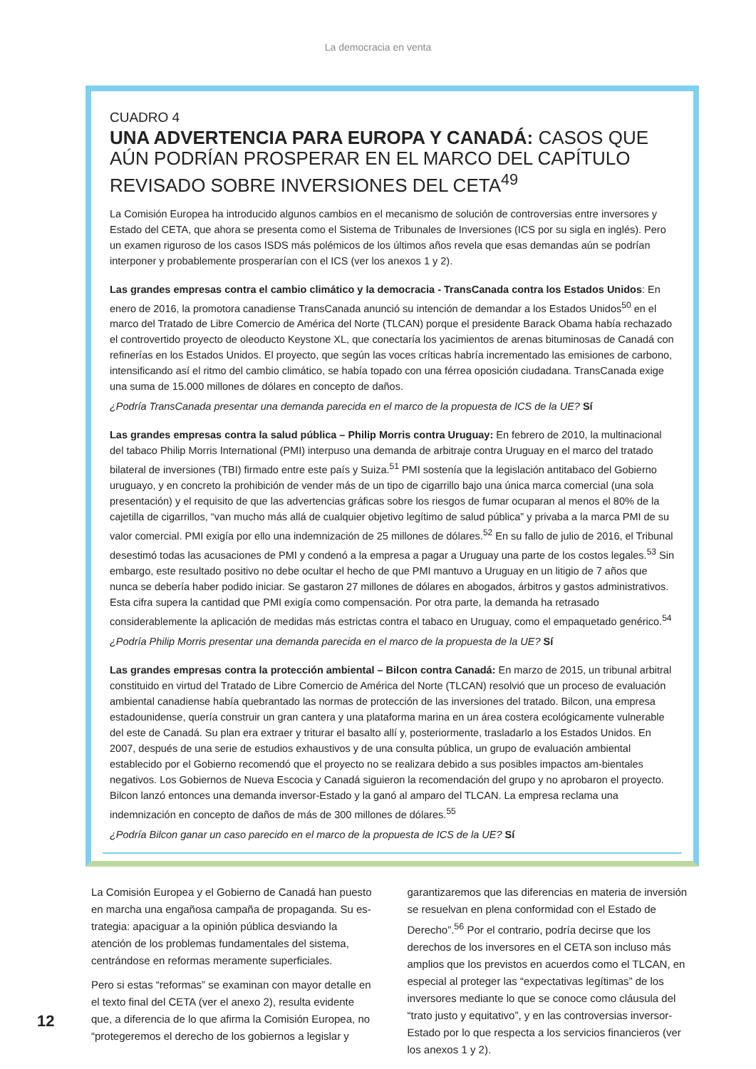La democracia en venta
CUADRO 4
UNA ADVERTENCIA PARA EUROPA Y CANADÁ: CASOS QUE AÚN PODRÍAN PROSPERAR EN EL MARCO DEL CAPÍTULO REVISADO SOBRE INVERSIONES DEL CETA<sup>49</sup>
La Comisión Europea ha introducido algunos cambios en el mecanismo de solución de controversias entre inversores y Estado del CETA, que ahora se presenta como el Sistema de Tribunales de Inversiones (ICS por su sigla en inglés). Pero un examen riguroso de los casos ISDS más polémicos de los últimos años revela que esas demandas aún se podrían interponer y probablemente prosperarían con el ICS (ver los anexos 1 y 2).
Las grandes empresas contra el cambio climático y la democracia - TransCanada contra los Estados Unidos: En enero de 2016, la promotora canadiense TransCanada anunció su intención de demandar a los Estados Unidos<sup>50</sup> en el marco del Tratado de Libre Comercio de América del Norte (TLCAN) porque el presidente Barack Obama había rechazado el controvertido proyecto de oleoducto Keystone XL, que conectaría los yacimientos de arenas bituminosas de Canadá con refinerías en los Estados Unidos. El proyecto, que según las voces críticas habría incrementado las emisiones de carbono, intensificando así el ritmo del cambio climático, se había topado con una férrea oposición ciudadana. TransCanada exige una suma de 15.000 millones de dólares en concepto de daños.
¿Podría TransCanada presentar una demanda parecida en el marco de la propuesta de ICS de la UE? Sí
Las grandes empresas contra la salud pública – Philip Morris contra Uruguay: En febrero de 2010, la multinacional del tabaco Philip Morris International (PMI) interpuso una demanda de arbitraje contra Uruguay en el marco del tratado bilateral de inversiones (TBI) firmado entre este país y Suiza.<sup>51</sup> PMI sostenía que la legislación antitabaco del Gobierno uruguayo, y en concreto la prohibición de vender más de un tipo de cigarrillo bajo una única marca comercial (una sola presentación) y el requisito de que las advertencias gráficas sobre los riesgos de fumar ocuparan al menos el 80% de la cajetilla de cigarrillos, “van mucho más allá de cualquier objetivo legítimo de salud pública” y privaba a la marca PMI de su valor comercial. PMI exigía por ello una indemnización de 25 millones de dólares.<sup>52</sup> En su fallo de julio de 2016, el Tribunal desestimó todas las acusaciones de PMI y condenó a la empresa a pagar a Uruguay una parte de los costos legales.<sup>53</sup> Sin embargo, este resultado positivo no debe ocultar el hecho de que PMI mantuvo a Uruguay en un litigio de 7 años que nunca se debería haber podido iniciar. Se gastaron 27 millones de dólares en abogados, árbitros y gastos administrativos. Esta cifra supera la cantidad que PMI exigía como compensación. Por otra parte, la demanda ha retrasado considerablemente la aplicación de medidas más estrictas contra el tabaco en Uruguay, como el empaquetado genérico.<sup>54</sup>
¿Podría Philip Morris presentar una demanda parecida en el marco de la propuesta de la UE? Sí
Las grandes empresas contra la protección ambiental – Bilcon contra Canadá: En marzo de 2015, un tribunal arbitral constituido en virtud del Tratado de Libre Comercio de América del Norte (TLCAN) resolvió que un proceso de evaluación ambiental canadiense había quebrantado las normas de protección de las inversiones del tratado. Bilcon, una empresa estadounidense, quería construir un gran cantera y una plataforma marina en un área costera ecológicamente vulnerable del este de Canadá. Su plan era extraer y triturar el basalto allí y, posteriormente, trasladarlo a los Estados Unidos. En 2007, después de una serie de estudios exhaustivos y de una consulta pública, un grupo de evaluación ambiental establecido por el Gobierno recomendó que el proyecto no se realizara debido a sus posibles impactos am-bientales negativos. Los Gobiernos de Nueva Escocia y Canadá siguieron la recomendación del grupo y no aprobaron el proyecto. Bilcon lanzó entonces una demanda inversor-Estado y la ganó al amparo del TLCAN. La empresa reclama una indemnización en concepto de daños de más de 300 millones de dólares.<sup>55</sup>
¿Podría Bilcon ganar un caso parecido en el marco de la propuesta de ICS de la UE? Sí
La Comisión Europea y el Gobierno de Canadá han puesto en marcha una engañosa campaña de propaganda. Su es-trategia: apaciguar a la opinión pública desviando la atención de los problemas fundamentales del sistema, centrándose en reformas meramente superficiales.
Pero si estas “reformas” se examinan con mayor detalle en el texto final del CETA (ver el anexo 2), resulta evidente que, a diferencia de lo que afirma la Comisión Europea, no “protegeremos el derecho de los gobiernos a legislar y garantizaremos que las diferencias en materia de inversión se resuelvan en plena conformidad con el Estado de Derecho”.<sup>56</sup> Por el contrario, podría decirse que los derechos de los inversores en el CETA son incluso más amplios que los previstos en acuerdos como el TLCAN, en especial al proteger las “expectativas legítimas” de los inversores mediante lo que se conoce como cláusula del “trato justo y equitativo”, y en las controversias inversor-Estado por lo que respecta a los servicios financieros (ver los anexos 1 y 2).
12